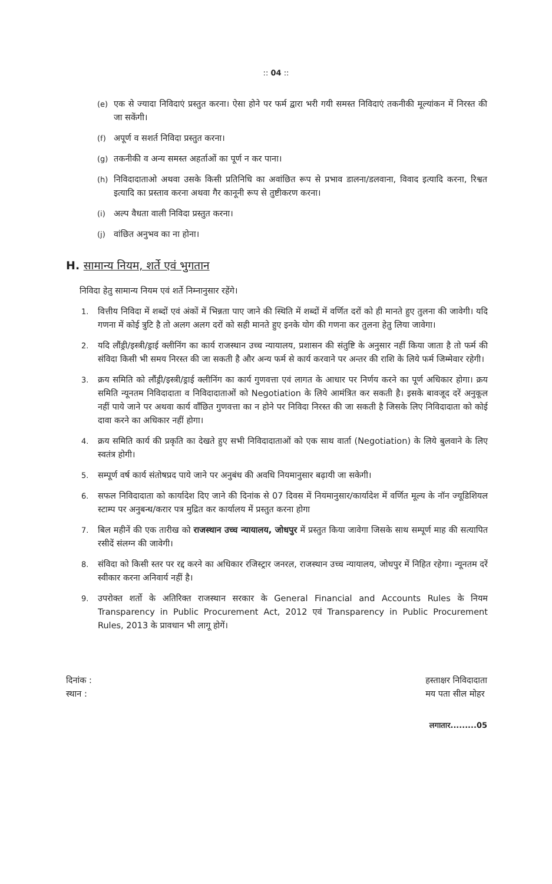:: 04 ::
(e) एक से ज्यादा निविदाएं प्रस्तुत करना। ऐसा होने पर फर्म द्वारा भरी गयी समस्त निविदाएं तकनीकी मूल्यांकन में निरस्त की जा सकेंगी।
(f) अपूर्ण व सशर्त निविदा प्रस्तुत करना।
(g) तकनीकी व अन्य समस्त अहर्ताओं का पूर्ण न कर पाना।
(h) निविदादाताओ अथवा उसके किसी प्रतिनिधि का अवांछित रूप से प्रभाव डालना/डलवाना, विवाद इत्यादि करना, रिश्वत इत्यादि का प्रस्ताव करना अथवा गैर कानूनी रूप से तुष्टीकरण करना।
(i) अल्प वैधता वाली निविदा प्रस्तुत करना।
(j) वांछित अनुभव का ना होना।
H. सामान्य नियम, शर्ते एवं भुगतान
निविदा हेतु सामान्य नियम एवं शर्ते निम्नानुसार रहेंगे।
1. वित्तीय निविदा में शब्दों एवं अंकों में भिन्नता पाए जाने की स्थिति में शब्दों में वर्णित दरों को ही मानते हुए तुलना की जावेगी। यदि गणना में कोई त्रुटि है तो अलग अलग दरों को सही मानते हुए इनके योग की गणना कर तुलना हेतु लिया जावेगा।
2. यदि लौंड्री/इस्त्री/ड्राई क्लीनिंग का कार्य राजस्थान उच्च न्यायालय, प्रशासन की संतुष्टि के अनुसार नहीं किया जाता है तो फर्म की संविदा किसी भी समय निरस्त की जा सकती है और अन्य फर्म से कार्य करवाने पर अन्तर की राशि के लिये फर्म जिम्मेवार रहेगी।
3. क्रय समिति को लौंड्री/इस्त्री/ड्राई क्लीनिंग का कार्य गुणवत्ता एवं लागत के आधार पर निर्णय करने का पूर्ण अधिकार होगा। क्रय समिति न्यूनतम निविदादाता व निविदादाताओं को Negotiation के लिये आमंत्रित कर सकती है। इसके बावजूद दरें अनुकूल नहीं पाये जाने पर अथवा कार्य वाँछित गुणवत्ता का न होने पर निविदा निरस्त की जा सकती है जिसके लिए निविदादाता को कोई दावा करने का अधिकार नहीं होगा।
4. क्रय समिति कार्य की प्रकृति का देखते हुए सभी निविदादाताओं को एक साथ वार्ता (Negotiation) के लिये बुलवाने के लिए स्वतंत्र होगी।
5. सम्पूर्ण वर्ष कार्य संतोषप्रद पाये जाने पर अनुबंध की अवधि नियमानुसार बढ़ायी जा सकेगी।
6. सफल निविदादाता को कार्यादेश दिए जाने की दिनांक से 07 दिवस में नियमानुसार/कार्यादेश में वर्णित मूल्य के नॉन ज्यूडिशियल स्टाम्प पर अनुबन्ध/करार पत्र मुद्रित कर कार्यालय में प्रस्तुत करना होगा
7. बिल महीनें की एक तारीख को राजस्थान उच्च न्यायालय, जोधपुर में प्रस्तुत किया जावेगा जिसके साथ सम्पूर्ण माह की सत्यापित रसीदें संलग्न की जावेगी।
8. संविदा को किसी स्तर पर रद्द करने का अधिकार रजिस्ट्रार जनरल, राजस्थान उच्च न्यायालय, जोधपुर में निहित रहेगा। न्यूनतम दरें स्वीकार करना अनिवार्य नहीं है।
9. उपरोक्त शर्तो के अतिरिक्त राजस्थान सरकार के General Financial and Accounts Rules के नियम Transparency in Public Procurement Act, 2012 एवं Transparency in Public Procurement Rules, 2013 के प्रावधान भी लागू होगें।
दिनांक :
स्थान :
हस्ताक्षर निविदादाता
मय पता सील मोहर
लगातार.........05